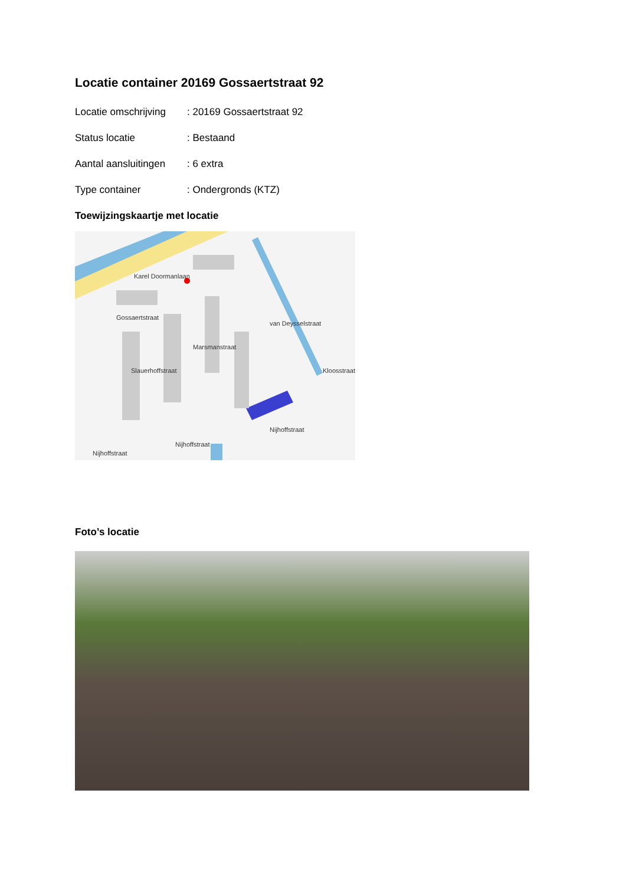Locatie container 20169 Gossaertstraat 92
Locatie omschrijving
: 20169 Gossaertstraat 92
Status locatie : Bestaand
Aantal aansluitingen
: 6 extra
Type container : Ondergronds (KTZ)
Toewijzingskaartje met locatie
Karel Doormanlaan
Gossaertstraat
Marsmanstraat
van Deysselstraat
Slauerhoffstraat
Kloosstraat
Nijhoffstraat
Nijhoffstraat
Nijhoffstraat
Foto’s locatie